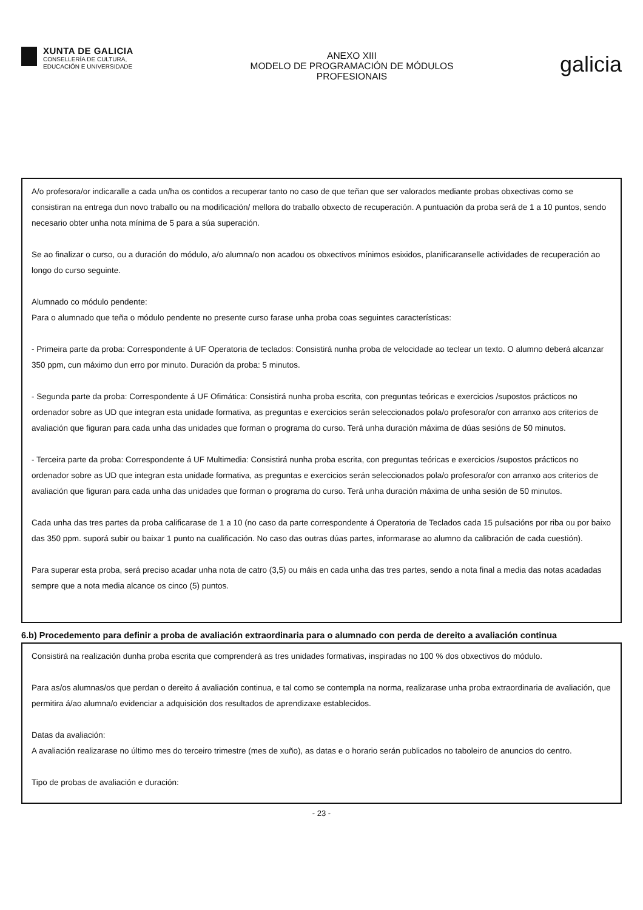XUNTA DE GALICIA
CONSELLERÍA DE CULTURA,
EDUCACIÓN E UNIVERSIDADE
ANEXO XIII
MODELO DE PROGRAMACIÓN DE MÓDULOS
PROFESIONAIS
galicia
A/o profesora/or indicaralle a cada un/ha os contidos a recuperar tanto no caso de que teñan que ser valorados mediante probas obxectivas como se consistiran na entrega dun novo traballo ou na modificación/ mellora do traballo obxecto de recuperación. A puntuación da proba será de 1 a 10 puntos, sendo necesario obter unha nota mínima de 5 para a súa superación.
Se ao finalizar o curso, ou a duración do módulo, a/o alumna/o non acadou os obxectivos mínimos esixidos, planificaranselle actividades de recuperación ao longo do curso seguinte.
Alumnado co módulo pendente:
Para o alumnado que teña o módulo pendente no presente curso farase unha proba coas seguintes características:
- Primeira parte da proba: Correspondente á UF Operatoria de teclados: Consistirá nunha proba de velocidade ao teclear un texto. O alumno deberá alcanzar 350 ppm, cun máximo dun erro por minuto. Duración da proba: 5 minutos.
- Segunda parte da proba: Correspondente á UF Ofimática: Consistirá nunha proba escrita, con preguntas teóricas e exercicios /supostos prácticos no ordenador sobre as UD que integran esta unidade formativa, as preguntas e exercicios serán seleccionados pola/o profesora/or con arranxo aos criterios de avaliación que figuran para cada unha das unidades que forman o programa do curso. Terá unha duración máxima de dúas sesións de 50 minutos.
- Terceira parte da proba: Correspondente á UF Multimedia: Consistirá nunha proba escrita, con preguntas teóricas e exercicios /supostos prácticos no ordenador sobre as UD que integran esta unidade formativa, as preguntas e exercicios serán seleccionados pola/o profesora/or con arranxo aos criterios de avaliación que figuran para cada unha das unidades que forman o programa do curso. Terá unha duración máxima de unha sesión de 50 minutos.
Cada unha das tres partes da proba calificarase de 1 a 10 (no caso da parte correspondente á Operatoria de Teclados cada 15 pulsacións por riba ou por baixo das 350 ppm. suporá subir ou baixar 1 punto na cualificación. No caso das outras dúas partes, informarase ao alumno da calibración de cada cuestión).
Para superar esta proba, será preciso acadar unha nota de catro (3,5) ou máis en cada unha das tres partes, sendo a nota final a media das notas acadadas sempre que a nota media alcance os cinco (5) puntos.
6.b) Procedemento para definir a proba de avaliación extraordinaria para o alumnado con perda de dereito a avaliación continua
Consistirá na realización dunha proba escrita que comprenderá as tres unidades formativas, inspiradas no 100 % dos obxectivos do módulo.
Para as/os alumnas/os que perdan o dereito á avaliación continua, e tal como se contempla na norma, realizarase unha proba extraordinaria de avaliación, que permitira á/ao alumna/o evidenciar a adquisición dos resultados de aprendizaxe establecidos.
Datas da avaliación:
A avaliación realizarase no último mes do terceiro trimestre (mes de xuño), as datas e o horario serán publicados no taboleiro de anuncios do centro.
Tipo de probas de avaliación e duración:
- 23 -